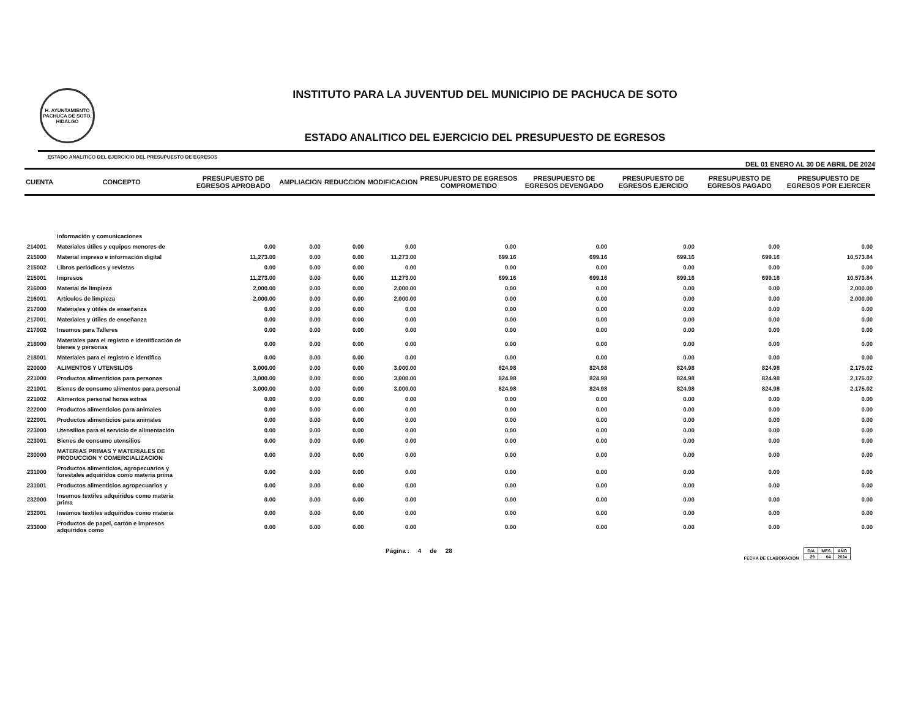H. AYUNTAMIENTO PACHUCA DE SOTO, HIDALGO
INSTITUTO PARA LA JUVENTUD DEL MUNICIPIO DE PACHUCA DE SOTO
ESTADO ANALITICO DEL EJERCICIO DEL PRESUPUESTO DE EGRESOS
ESTADO ANALITICO DEL EJERCICIO DEL PRESUPUESTO DE EGRESOS DEL 01 ENERO AL 30 DE ABRIL DE 2024
| CUENTA | CONCEPTO | PRESUPUESTO DE EGRESOS APROBADO | AMPLIACION | REDUCCION | MODIFICACION | PRESUPUESTO DE EGRESOS COMPROMETIDO | PRESUPUESTO DE EGRESOS DEVENGADO | PRESUPUESTO DE EGRESOS EJERCIDO | PRESUPUESTO DE EGRESOS PAGADO | PRESUPUESTO DE EGRESOS POR EJERCER |
| --- | --- | --- | --- | --- | --- | --- | --- | --- | --- | --- |
| | información y comunicaciones | | | | | | | | | |
| 214001 | Materiales útiles y equipos menores de | 0.00 | 0.00 | 0.00 | 0.00 | 0.00 | 0.00 | 0.00 | 0.00 | 0.00 |
| 215000 | Material impreso e información digital | 11,273.00 | 0.00 | 0.00 | 11,273.00 | 699.16 | 699.16 | 699.16 | 699.16 | 10,573.84 |
| 215002 | Libros periódicos y revistas | 0.00 | 0.00 | 0.00 | 0.00 | 0.00 | 0.00 | 0.00 | 0.00 | 0.00 |
| 215001 | Impresos | 11,273.00 | 0.00 | 0.00 | 11,273.00 | 699.16 | 699.16 | 699.16 | 699.16 | 10,573.84 |
| 216000 | Material de limpieza | 2,000.00 | 0.00 | 0.00 | 2,000.00 | 0.00 | 0.00 | 0.00 | 0.00 | 2,000.00 |
| 216001 | Artículos de limpieza | 2,000.00 | 0.00 | 0.00 | 2,000.00 | 0.00 | 0.00 | 0.00 | 0.00 | 2,000.00 |
| 217000 | Materiales y útiles de enseñanza | 0.00 | 0.00 | 0.00 | 0.00 | 0.00 | 0.00 | 0.00 | 0.00 | 0.00 |
| 217001 | Materiales y útiles de enseñanza | 0.00 | 0.00 | 0.00 | 0.00 | 0.00 | 0.00 | 0.00 | 0.00 | 0.00 |
| 217002 | Insumos para Talleres | 0.00 | 0.00 | 0.00 | 0.00 | 0.00 | 0.00 | 0.00 | 0.00 | 0.00 |
| 218000 | Materiales para el registro e identificación de bienes y personas | 0.00 | 0.00 | 0.00 | 0.00 | 0.00 | 0.00 | 0.00 | 0.00 | 0.00 |
| 218001 | Materiales para el registro e identifica | 0.00 | 0.00 | 0.00 | 0.00 | 0.00 | 0.00 | 0.00 | 0.00 | 0.00 |
| 220000 | ALIMENTOS Y UTENSILIOS | 3,000.00 | 0.00 | 0.00 | 3,000.00 | 824.98 | 824.98 | 824.98 | 824.98 | 2,175.02 |
| 221000 | Productos alimenticios para personas | 3,000.00 | 0.00 | 0.00 | 3,000.00 | 824.98 | 824.98 | 824.98 | 824.98 | 2,175.02 |
| 221001 | Bienes de consumo alimentos para personal | 3,000.00 | 0.00 | 0.00 | 3,000.00 | 824.98 | 824.98 | 824.98 | 824.98 | 2,175.02 |
| 221002 | Alimentos personal horas extras | 0.00 | 0.00 | 0.00 | 0.00 | 0.00 | 0.00 | 0.00 | 0.00 | 0.00 |
| 222000 | Productos alimenticios para animales | 0.00 | 0.00 | 0.00 | 0.00 | 0.00 | 0.00 | 0.00 | 0.00 | 0.00 |
| 222001 | Productos alimenticios para animales | 0.00 | 0.00 | 0.00 | 0.00 | 0.00 | 0.00 | 0.00 | 0.00 | 0.00 |
| 223000 | Utensilios para el servicio de alimentación | 0.00 | 0.00 | 0.00 | 0.00 | 0.00 | 0.00 | 0.00 | 0.00 | 0.00 |
| 223001 | Bienes de consumo utensilios | 0.00 | 0.00 | 0.00 | 0.00 | 0.00 | 0.00 | 0.00 | 0.00 | 0.00 |
| 230000 | MATERIAS PRIMAS Y MATERIALES DE PRODUCCION Y COMERCIALIZACION | 0.00 | 0.00 | 0.00 | 0.00 | 0.00 | 0.00 | 0.00 | 0.00 | 0.00 |
| 231000 | Productos alimenticios, agropecuarios y forestales adquiridos como materia prima | 0.00 | 0.00 | 0.00 | 0.00 | 0.00 | 0.00 | 0.00 | 0.00 | 0.00 |
| 231001 | Productos alimenticios agropecuarios y | 0.00 | 0.00 | 0.00 | 0.00 | 0.00 | 0.00 | 0.00 | 0.00 | 0.00 |
| 232000 | Insumos textiles adquiridos como materia prima | 0.00 | 0.00 | 0.00 | 0.00 | 0.00 | 0.00 | 0.00 | 0.00 | 0.00 |
| 232001 | Insumos textiles adquiridos como materia | 0.00 | 0.00 | 0.00 | 0.00 | 0.00 | 0.00 | 0.00 | 0.00 | 0.00 |
| 233000 | Productos de papel, cartón e impresos adquiridos como | 0.00 | 0.00 | 0.00 | 0.00 | 0.00 | 0.00 | 0.00 | 0.00 | 0.00 |
Página : 4 de 28
FECHA DE ELABORACION
| DIA | MES | AÑO |
| 29 | 04 | 2024 |